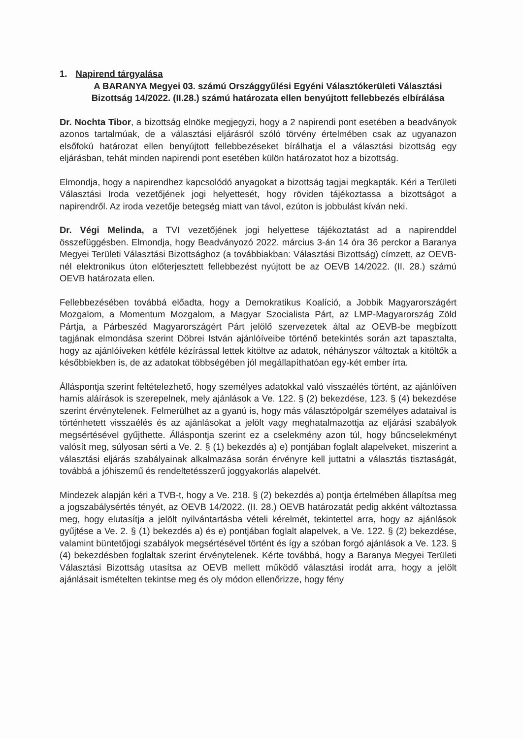1. Napirend tárgyalása
A BARANYA Megyei 03. számú Országgyűlési Egyéni Választókerületi Választási Bizottság 14/2022. (II.28.) számú határozata ellen benyújtott fellebbezés elbírálása
Dr. Nochta Tibor, a bizottság elnöke megjegyzi, hogy a 2 napirendi pont esetében a beadványok azonos tartalmúak, de a választási eljárásról szóló törvény értelmében csak az ugyanazon elsőfokú határozat ellen benyújtott fellebbezéseket bírálhatja el a választási bizottság egy eljárásban, tehát minden napirendi pont esetében külön határozatot hoz a bizottság.
Elmondja, hogy a napirendhez kapcsolódó anyagokat a bizottság tagjai megkapták. Kéri a Területi Választási Iroda vezetőjének jogi helyettesét, hogy röviden tájékoztassa a bizottságot a napirendről. Az iroda vezetője betegség miatt van távol, ezúton is jobbulást kíván neki.
Dr. Végi Melinda, a TVI vezetőjének jogi helyettese tájékoztatást ad a napirenddel összefüggésben. Elmondja, hogy Beadványozó 2022. március 3-án 14 óra 36 perckor a Baranya Megyei Területi Választási Bizottsághoz (a továbbiakban: Választási Bizottság) címzett, az OEVB-nél elektronikus úton előterjesztett fellebbezést nyújtott be az OEVB 14/2022. (II. 28.) számú OEVB határozata ellen.
Fellebbezésében továbbá előadta, hogy a Demokratikus Koalíció, a Jobbik Magyarországért Mozgalom, a Momentum Mozgalom, a Magyar Szocialista Párt, az LMP-Magyarország Zöld Pártja, a Párbeszéd Magyarországért Párt jelölő szervezetek által az OEVB-be megbízott tagjának elmondása szerint Döbrei István ajánlóíveibe történő betekintés során azt tapasztalta, hogy az ajánlóíveken kétféle kézírással lettek kitöltve az adatok, néhányszor változtak a kitöltők a későbbiekben is, de az adatokat többségében jól megállapíthatóan egy-két ember írta.
Álláspontja szerint feltételezhető, hogy személyes adatokkal való visszaélés történt, az ajánlóíven hamis aláírások is szerepelnek, mely ajánlások a Ve. 122. § (2) bekezdése, 123. § (4) bekezdése szerint érvénytelenek. Felmerülhet az a gyanú is, hogy más választópolgár személyes adataival is történhetett visszaélés és az ajánlásokat a jelölt vagy meghatalmazottja az eljárási szabályok megsértésével gyűjthette. Álláspontja szerint ez a cselekmény azon túl, hogy bűncselekményt valósít meg, súlyosan sérti a Ve. 2. § (1) bekezdés a) e) pontjában foglalt alapelveket, miszerint a választási eljárás szabályainak alkalmazása során érvényre kell juttatni a választás tisztaságát, továbbá a jóhiszemű és rendeltetésszerű joggyakorlás alapelvét.
Mindezek alapján kéri a TVB-t, hogy a Ve. 218. § (2) bekezdés a) pontja értelmében állapítsa meg a jogszabálysértés tényét, az OEVB 14/2022. (II. 28.) OEVB határozatát pedig akként változtassa meg, hogy elutasítja a jelölt nyilvántartásba vételi kérelmét, tekintettel arra, hogy az ajánlások gyűjtése a Ve. 2. § (1) bekezdés a) és e) pontjában foglalt alapelvek, a Ve. 122. § (2) bekezdése, valamint büntetőjogi szabályok megsértésével történt és így a szóban forgó ajánlások a Ve. 123. § (4) bekezdésben foglaltak szerint érvénytelenek. Kérte továbbá, hogy a Baranya Megyei Területi Választási Bizottság utasítsa az OEVB mellett működő választási irodát arra, hogy a jelölt ajánlásait ismételten tekintse meg és oly módon ellenőrizze, hogy fény